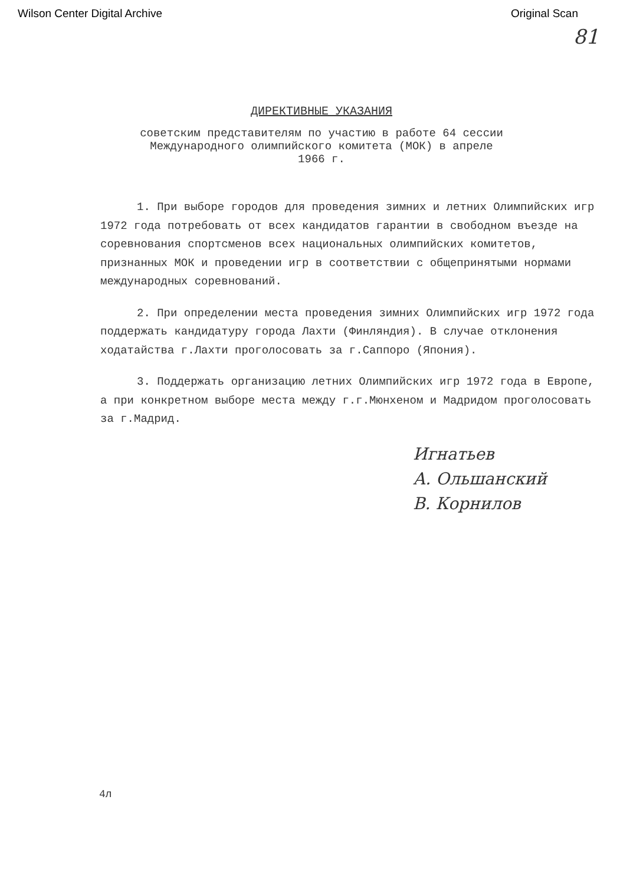Wilson Center Digital Archive Original Scan
81
ДИРЕКТИВНЫЕ УКАЗАНИЯ
советским представителям по участию в работе 64 сессии
Международного олимпийского комитета (МОК) в апреле
1966 г.
1. При выборе городов для проведения зимних и летних Олимпийских игр 1972 года потребовать от всех кандидатов гарантии в свободном въезде на соревнования спортсменов всех национальных олимпийских комитетов, признанных МОК и проведении игр в соответствии с общепринятыми нормами международных соревнований.
2. При определении места проведения зимних Олимпийских игр 1972 года поддержать кандидатуру города Лахти (Финляндия). В случае отклонения ходатайства г.Лахти проголосовать за г.Саппоро (Япония).
3. Поддержать организацию летних Олимпийских игр 1972 года в Европе, а при конкретном выборе места между г.г.Мюнхеном и Мадридом проголосовать за г.Мадрид.
Игнатьев
А. Ольшанский
В. Корнилов
4л